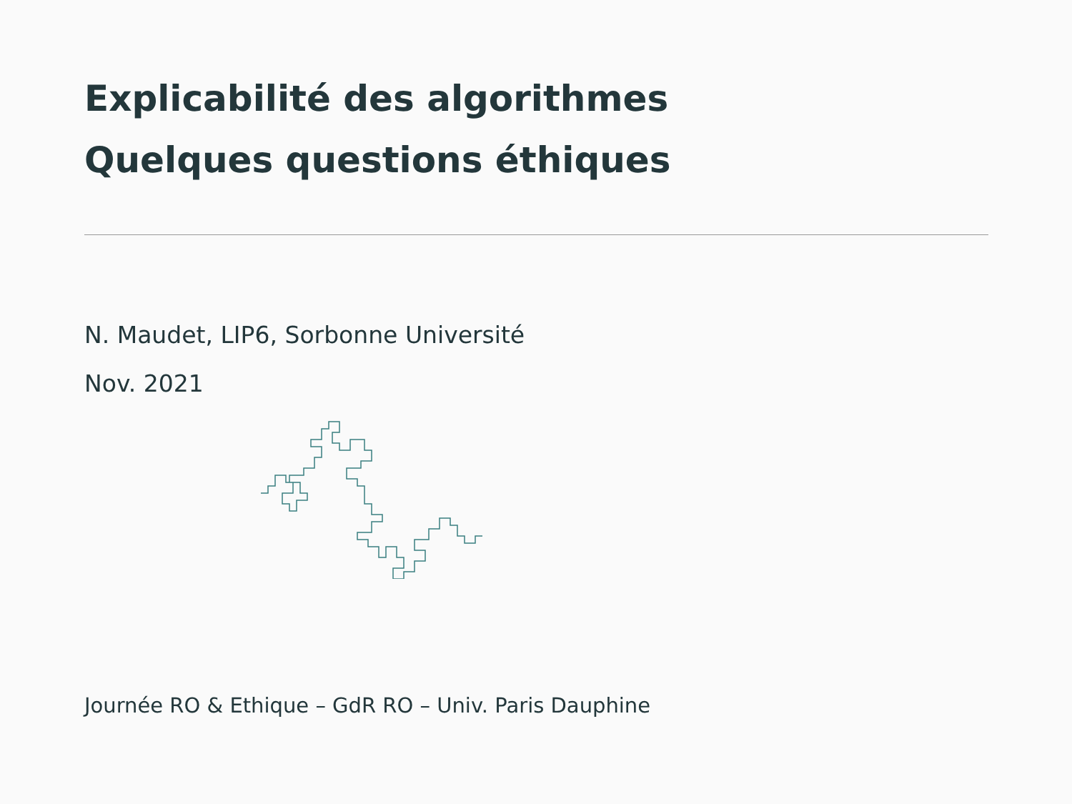Explicabilité des algorithmes
Quelques questions éthiques
N. Maudet, LIP6, Sorbonne Université
Nov. 2021
Journée RO & Ethique – GdR RO – Univ. Paris Dauphine